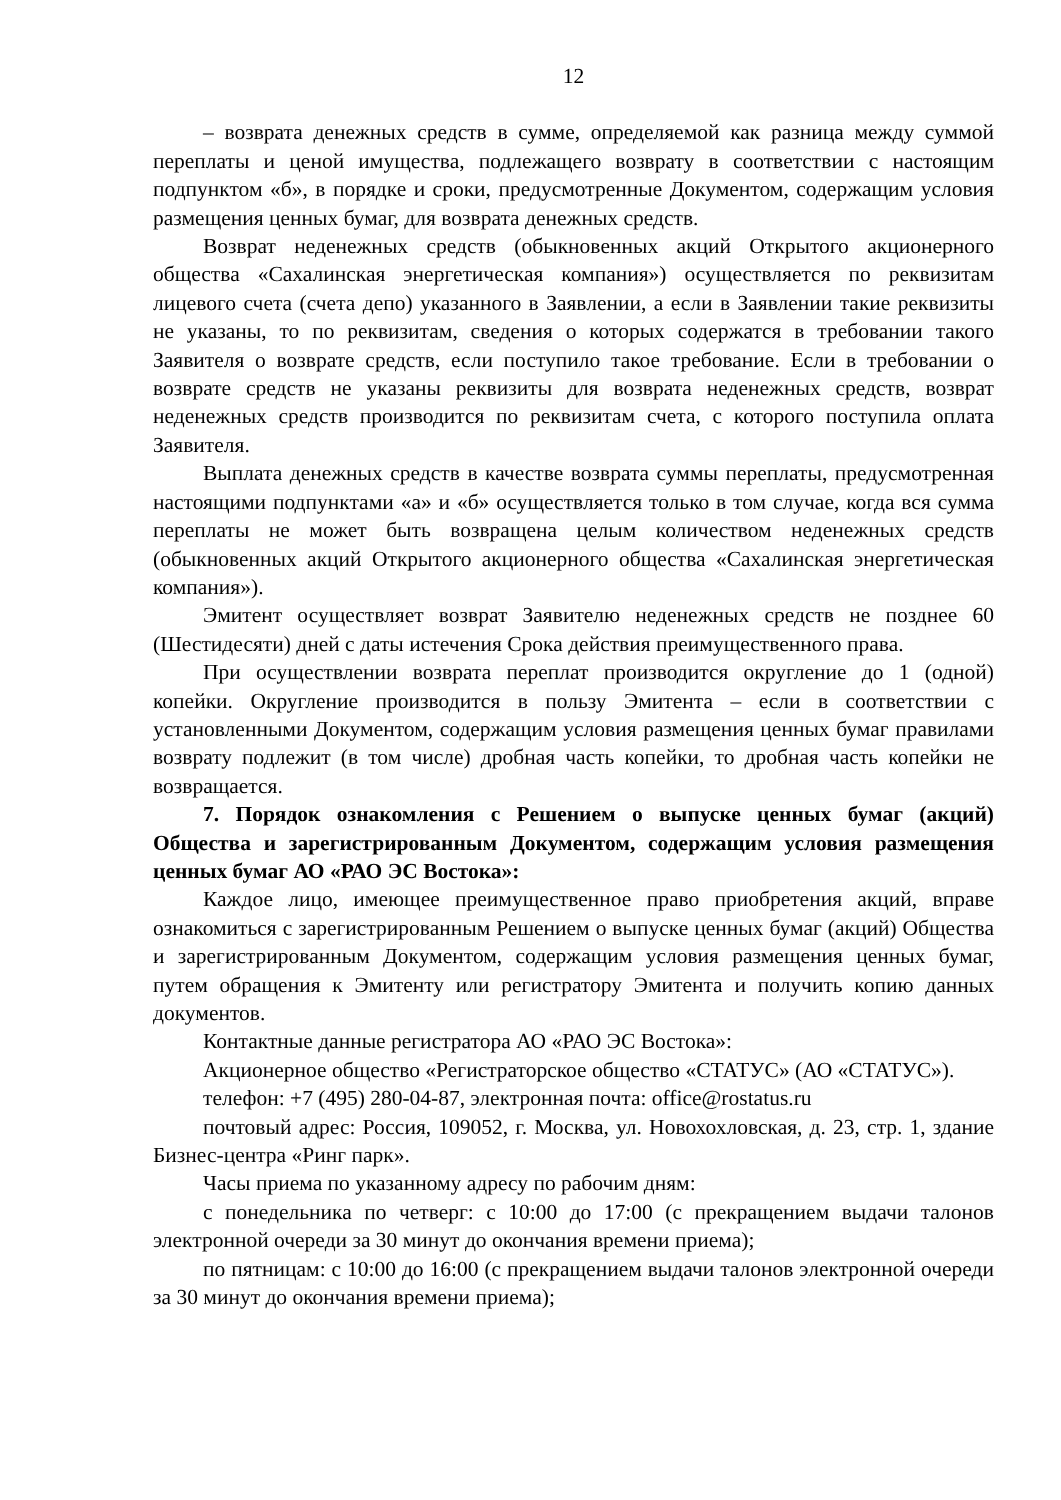12
– возврата денежных средств в сумме, определяемой как разница между суммой переплаты и ценой имущества, подлежащего возврату в соответствии с настоящим подпунктом «б», в порядке и сроки, предусмотренные Документом, содержащим условия размещения ценных бумаг, для возврата денежных средств.
Возврат неденежных средств (обыкновенных акций Открытого акционерного общества «Сахалинская энергетическая компания») осуществляется по реквизитам лицевого счета (счета депо) указанного в Заявлении, а если в Заявлении такие реквизиты не указаны, то по реквизитам, сведения о которых содержатся в требовании такого Заявителя о возврате средств, если поступило такое требование. Если в требовании о возврате средств не указаны реквизиты для возврата неденежных средств, возврат неденежных средств производится по реквизитам счета, с которого поступила оплата Заявителя.
Выплата денежных средств в качестве возврата суммы переплаты, предусмотренная настоящими подпунктами «а» и «б» осуществляется только в том случае, когда вся сумма переплаты не может быть возвращена целым количеством неденежных средств (обыкновенных акций Открытого акционерного общества «Сахалинская энергетическая компания»).
Эмитент осуществляет возврат Заявителю неденежных средств не позднее 60 (Шестидесяти) дней с даты истечения Срока действия преимущественного права.
При осуществлении возврата переплат производится округление до 1 (одной) копейки. Округление производится в пользу Эмитента – если в соответствии с установленными Документом, содержащим условия размещения ценных бумаг правилами возврату подлежит (в том числе) дробная часть копейки, то дробная часть копейки не возвращается.
7. Порядок ознакомления с Решением о выпуске ценных бумаг (акций) Общества и зарегистрированным Документом, содержащим условия размещения ценных бумаг АО «РАО ЭС Востока»:
Каждое лицо, имеющее преимущественное право приобретения акций, вправе ознакомиться с зарегистрированным Решением о выпуске ценных бумаг (акций) Общества и зарегистрированным Документом, содержащим условия размещения ценных бумаг, путем обращения к Эмитенту или регистратору Эмитента и получить копию данных документов.
Контактные данные регистратора АО «РАО ЭС Востока»:
Акционерное общество «Регистраторское общество «СТАТУС» (АО «СТАТУС»).
телефон: +7 (495) 280-04-87, электронная почта: office@rostatus.ru
почтовый адрес: Россия, 109052, г. Москва, ул. Новохохловская, д. 23, стр. 1, здание Бизнес-центра «Ринг парк».
Часы приема по указанному адресу по рабочим дням:
с понедельника по четверг: с 10:00 до 17:00 (с прекращением выдачи талонов электронной очереди за 30 минут до окончания времени приема);
по пятницам: с 10:00 до 16:00 (с прекращением выдачи талонов электронной очереди за 30 минут до окончания времени приема);